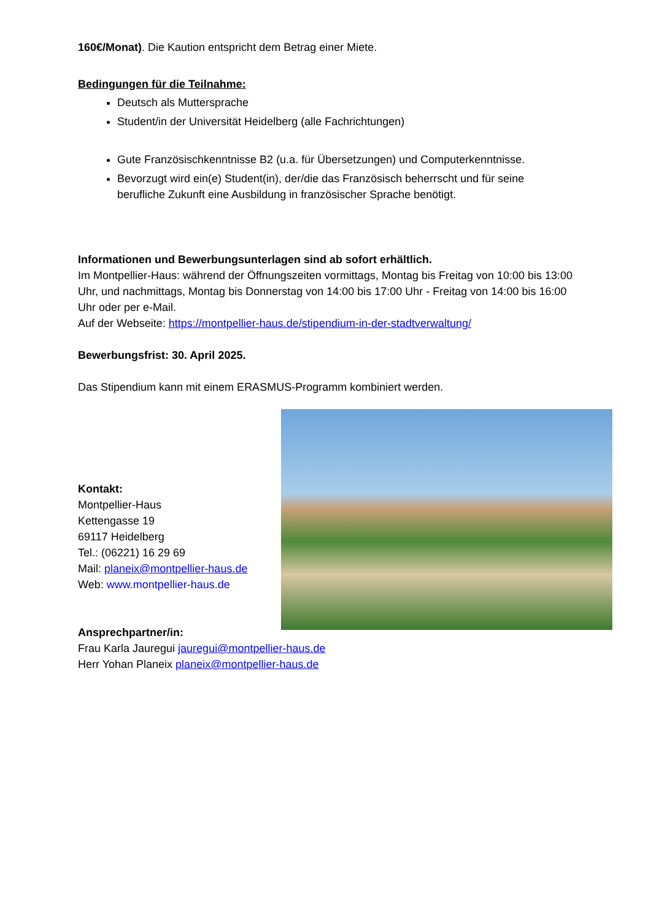160€/Monat). Die Kaution entspricht dem Betrag einer Miete.
Bedingungen für die Teilnahme:
Deutsch als Muttersprache
Student/in der Universität Heidelberg (alle Fachrichtungen)
Gute Französischkenntnisse B2 (u.a. für Übersetzungen) und Computerkenntnisse.
Bevorzugt wird ein(e) Student(in), der/die das Französisch beherrscht und für seine berufliche Zukunft eine Ausbildung in französischer Sprache benötigt.
Informationen und Bewerbungsunterlagen sind ab sofort erhältlich.
Im Montpellier-Haus: während der Öffnungszeiten vormittags, Montag bis Freitag von 10:00 bis 13:00 Uhr, und nachmittags, Montag bis Donnerstag von 14:00 bis 17:00 Uhr - Freitag von 14:00 bis 16:00 Uhr oder per e-Mail.
Auf der Webseite: https://montpellier-haus.de/stipendium-in-der-stadtverwaltung/
Bewerbungsfrist: 30. April 2025.
Das Stipendium kann mit einem ERASMUS-Programm kombiniert werden.
Kontakt:
Montpellier-Haus
Kettengasse 19
69117 Heidelberg
Tel.: (06221) 16 29 69
Mail: planeix@montpellier-haus.de
Web: www.montpellier-haus.de
Ansprechpartner/in:
Frau Karla Jauregui jauregui@montpellier-haus.de
Herr Yohan Planeix planeix@montpellier-haus.de